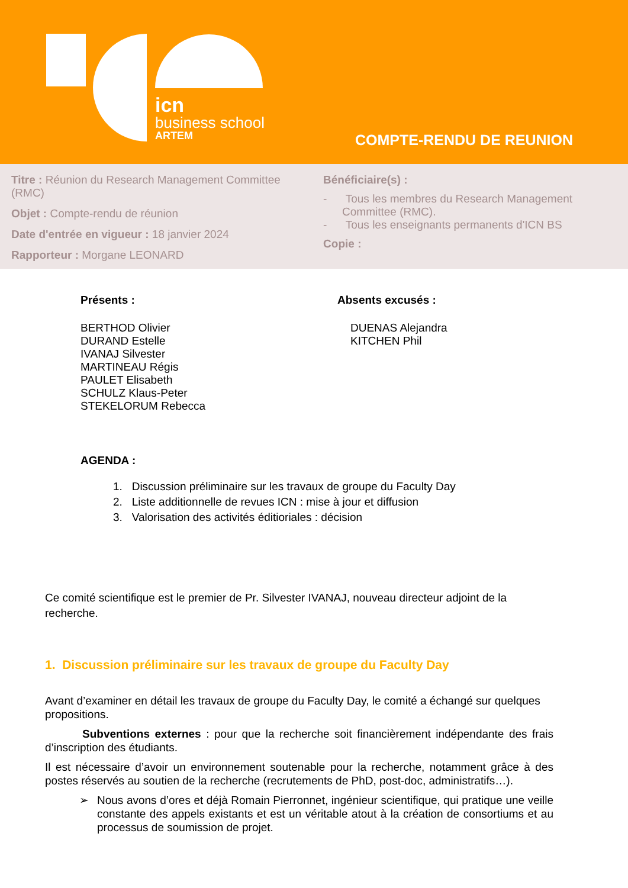icn
business school
ARTEM
COMPTE-RENDU DE REUNION
Titre : Réunion du Research Management Committee (RMC)
Objet : Compte-rendu de réunion
Date d'entrée en vigueur : 18 janvier 2024
Rapporteur : Morgane LEONARD
Bénéficiaire(s) :
- Tous les membres du Research Management Committee (RMC).
- Tous les enseignants permanents d'ICN BS
Copie :
Présents :
BERTHOD Olivier
DURAND Estelle
IVANAJ Silvester
MARTINEAU Régis
PAULET Elisabeth
SCHULZ Klaus-Peter
STEKELORUM Rebecca
Absents excusés :
DUENAS Alejandra
KITCHEN Phil
AGENDA :
1. Discussion préliminaire sur les travaux de groupe du Faculty Day
2. Liste additionnelle de revues ICN : mise à jour et diffusion
3. Valorisation des activités éditioriales : décision
Ce comité scientifique est le premier de Pr. Silvester IVANAJ, nouveau directeur adjoint de la recherche.
1. Discussion préliminaire sur les travaux de groupe du Faculty Day
Avant d’examiner en détail les travaux de groupe du Faculty Day, le comité a échangé sur quelques propositions.
Subventions externes : pour que la recherche soit financièrement indépendante des frais d’inscription des étudiants.
Il est nécessaire d’avoir un environnement soutenable pour la recherche, notamment grâce à des postes réservés au soutien de la recherche (recrutements de PhD, post-doc, administratifs…).
➢ Nous avons d’ores et déjà Romain Pierronnet, ingénieur scientifique, qui pratique une veille constante des appels existants et est un véritable atout à la création de consortiums et au processus de soumission de projet.